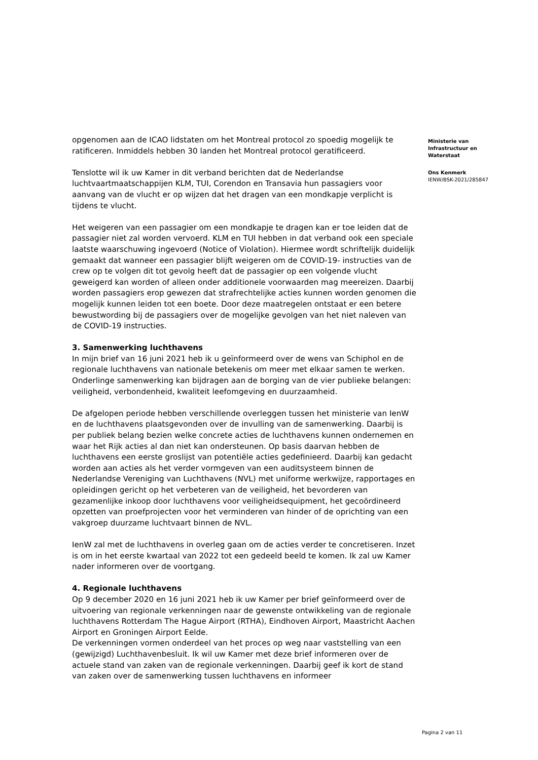opgenomen aan de ICAO lidstaten om het Montreal protocol zo spoedig mogelijk te ratificeren. Inmiddels hebben 30 landen het Montreal protocol geratificeerd.
Tenslotte wil ik uw Kamer in dit verband berichten dat de Nederlandse luchtvaartmaatschappijen KLM, TUI, Corendon en Transavia hun passagiers voor aanvang van de vlucht er op wijzen dat het dragen van een mondkapje verplicht is tijdens te vlucht.
Het weigeren van een passagier om een mondkapje te dragen kan er toe leiden dat de passagier niet zal worden vervoerd. KLM en TUI hebben in dat verband ook een speciale laatste waarschuwing ingevoerd (Notice of Violation). Hiermee wordt schriftelijk duidelijk gemaakt dat wanneer een passagier blijft weigeren om de COVID-19- instructies van de crew op te volgen dit tot gevolg heeft dat de passagier op een volgende vlucht geweigerd kan worden of alleen onder additionele voorwaarden mag meereizen. Daarbij worden passagiers erop gewezen dat strafrechtelijke acties kunnen worden genomen die mogelijk kunnen leiden tot een boete. Door deze maatregelen ontstaat er een betere bewustwording bij de passagiers over de mogelijke gevolgen van het niet naleven van de COVID-19 instructies.
3. Samenwerking luchthavens
In mijn brief van 16 juni 2021 heb ik u geïnformeerd over de wens van Schiphol en de regionale luchthavens van nationale betekenis om meer met elkaar samen te werken. Onderlinge samenwerking kan bijdragen aan de borging van de vier publieke belangen: veiligheid, verbondenheid, kwaliteit leefomgeving en duurzaamheid.
De afgelopen periode hebben verschillende overleggen tussen het ministerie van IenW en de luchthavens plaatsgevonden over de invulling van de samenwerking. Daarbij is per publiek belang bezien welke concrete acties de luchthavens kunnen ondernemen en waar het Rijk acties al dan niet kan ondersteunen. Op basis daarvan hebben de luchthavens een eerste groslijst van potentiële acties gedefinieerd. Daarbij kan gedacht worden aan acties als het verder vormgeven van een auditsysteem binnen de Nederlandse Vereniging van Luchthavens (NVL) met uniforme werkwijze, rapportages en opleidingen gericht op het verbeteren van de veiligheid, het bevorderen van gezamenlijke inkoop door luchthavens voor veiligheidsequipment, het gecoördineerd opzetten van proefprojecten voor het verminderen van hinder of de oprichting van een vakgroep duurzame luchtvaart binnen de NVL.
IenW zal met de luchthavens in overleg gaan om de acties verder te concretiseren. Inzet is om in het eerste kwartaal van 2022 tot een gedeeld beeld te komen. Ik zal uw Kamer nader informeren over de voortgang.
4. Regionale luchthavens
Op 9 december 2020 en 16 juni 2021 heb ik uw Kamer per brief geïnformeerd over de uitvoering van regionale verkenningen naar de gewenste ontwikkeling van de regionale luchthavens Rotterdam The Hague Airport (RTHA), Eindhoven Airport, Maastricht Aachen Airport en Groningen Airport Eelde.
De verkenningen vormen onderdeel van het proces op weg naar vaststelling van een (gewijzigd) Luchthavenbesluit. Ik wil uw Kamer met deze brief informeren over de actuele stand van zaken van de regionale verkenningen. Daarbij geef ik kort de stand van zaken over de samenwerking tussen luchthavens en informeer
Ministerie van
Infrastructuur en
Waterstaat
Ons Kenmerk
IENW/BSK-2021/285847
Pagina 2 van 11